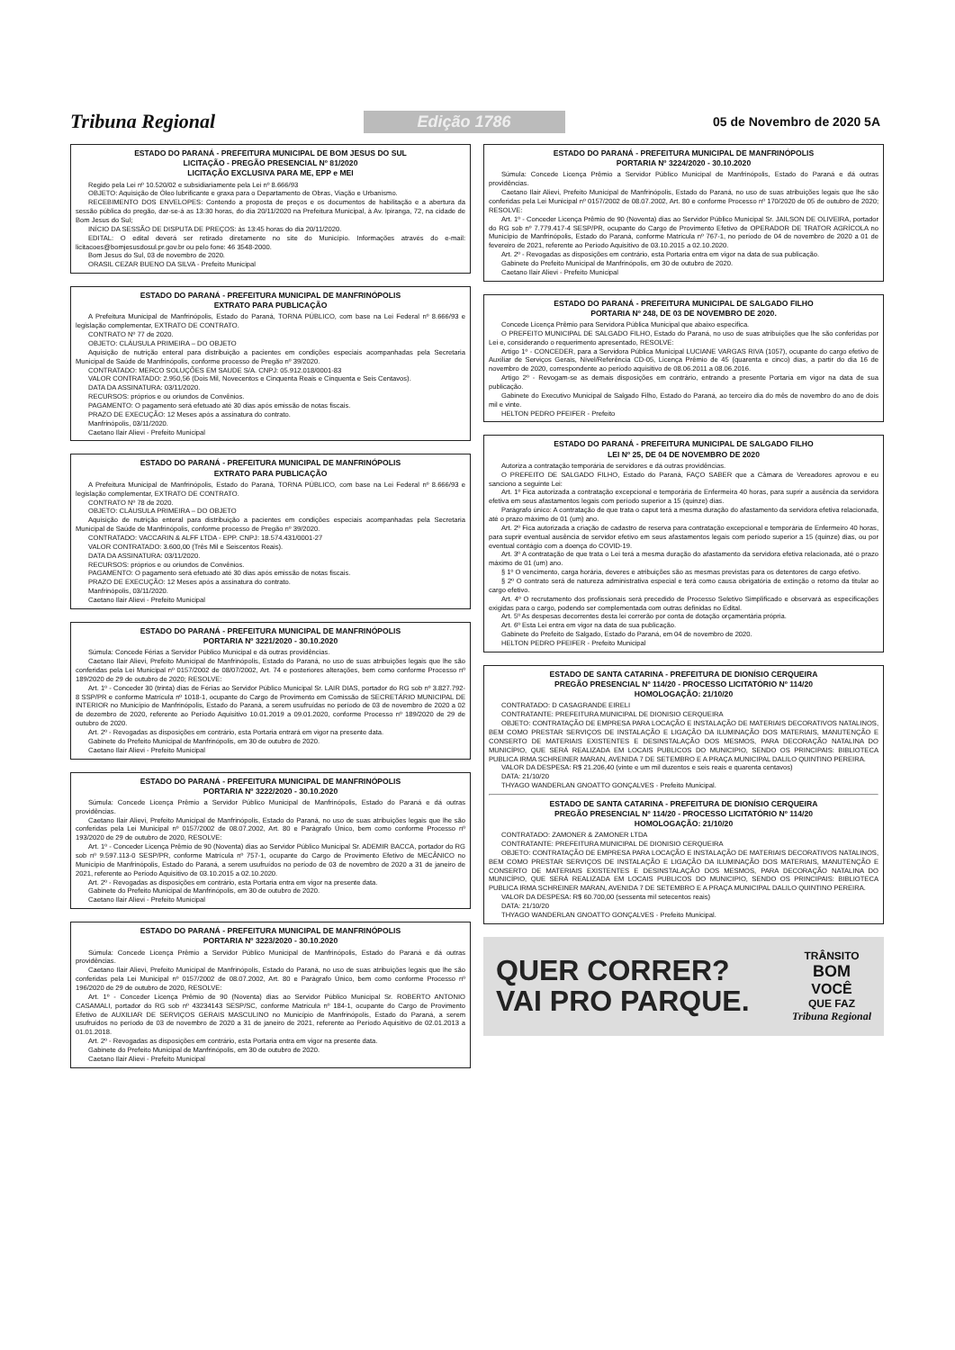Tribuna Regional Edição 1786 05 de Novembro de 2020 5A
ESTADO DO PARANÁ - PREFEITURA MUNICIPAL DE BOM JESUS DO SUL
LICITAÇÃO - PREGÃO PRESENCIAL Nº 81/2020
LICITAÇÃO EXCLUSIVA PARA ME, EPP e MEI
Regido pela Lei nº 10.520/02 e subsidiariamente pela Lei nº 8.666/93
OBJETO: Aquisição de Óleo lubrificante e graxa para o Departamento de Obras, Viação e Urbanismo.
RECEBIMENTO DOS ENVELOPES: Contendo a proposta de preços e os documentos de habilitação e a abertura da sessão pública do pregão, dar-se-á as 13:30 horas, do dia 20/11/2020 na Prefeitura Municipal, à Av. Ipiranga, 72, na cidade de Bom Jesus do Sul;
INÍCIO DA SESSÃO DE DISPUTA DE PREÇOS: às 13:45 horas do dia 20/11/2020.
EDITAL: O edital deverá ser retirado diretamente no site do Município. Informações através do e-mail: licitacoes@bomjesusdosul.pr.gov.br ou pelo fone: 46 3548-2000.
Bom Jesus do Sul, 03 de novembro de 2020.
ORASIL CEZAR BUENO DA SILVA - Prefeito Municipal
ESTADO DO PARANÁ - PREFEITURA MUNICIPAL DE MANFRINÓPOLIS
EXTRATO PARA PUBLICAÇÃO
A Prefeitura Municipal de Manfrinópolis, Estado do Paraná, TORNA PÚBLICO, com base na Lei Federal nº 8.666/93 e legislação complementar, EXTRATO DE CONTRATO.
CONTRATO Nº 77 de 2020.
OBJETO: CLÁUSULA PRIMEIRA – DO OBJETO
Aquisição de nutrição enteral para distribuição a pacientes em condições especiais acompanhadas pela Secretaria Municipal de Saúde de Manfrinópolis, conforme processo de Pregão nº 39/2020.
CONTRATADO: MERCO SOLUÇÕES EM SAUDE S/A. CNPJ: 05.912.018/0001-83
VALOR CONTRATADO: 2.950,56 (Dois Mil, Novecentos e Cinquenta Reais e Cinquenta e Seis Centavos).
DATA DA ASSINATURA: 03/11/2020.
RECURSOS: próprios e ou oriundos de Convênios.
PAGAMENTO: O pagamento será efetuado até 30 dias após emissão de notas fiscais.
PRAZO DE EXECUÇÃO: 12 Meses após a assinatura do contrato.
Manfrinópolis, 03/11/2020.
Caetano Ilair Alievi - Prefeito Municipal
ESTADO DO PARANÁ - PREFEITURA MUNICIPAL DE MANFRINÓPOLIS
EXTRATO PARA PUBLICAÇÃO
A Prefeitura Municipal de Manfrinópolis, Estado do Paraná, TORNA PÚBLICO, com base na Lei Federal nº 8.666/93 e legislação complementar, EXTRATO DE CONTRATO.
CONTRATO Nº 78 de 2020.
OBJETO: CLÁUSULA PRIMEIRA – DO OBJETO
Aquisição de nutrição enteral para distribuição a pacientes em condições especiais acompanhadas pela Secretaria Municipal de Saúde de Manfrinópolis, conforme processo de Pregão nº 39/2020.
CONTRATADO: VACCARIN & ALFF LTDA - EPP. CNPJ: 18.574.431/0001-27
VALOR CONTRATADO: 3.600,00 (Três Mil e Seiscentos Reais).
DATA DA ASSINATURA: 03/11/2020.
RECURSOS: próprios e ou oriundos de Convênios.
PAGAMENTO: O pagamento será efetuado até 30 dias após emissão de notas fiscais.
PRAZO DE EXECUÇÃO: 12 Meses após a assinatura do contrato.
Manfrinópolis, 03/11/2020.
Caetano Ilair Alievi - Prefeito Municipal
ESTADO DO PARANÁ - PREFEITURA MUNICIPAL DE MANFRINÓPOLIS
PORTARIA Nº 3221/2020 - 30.10.2020
Súmula: Concede Férias a Servidor Público Municipal e dá outras providências.
Caetano Ilair Alievi, Prefeito Municipal de Manfrinópolis, Estado do Paraná, no uso de suas atribuições legais que lhe são conferidas pela Lei Municipal nº 0157/2002 de 08/07/2002, Art. 74 e posteriores alterações, bem como conforme Processo nº 189/2020 de 29 de outubro de 2020; RESOLVE:
Art. 1º - Conceder 30 (trinta) dias de Férias ao Servidor Público Municipal Sr. LAIR DIAS, portador do RG sob nº 3.827.792-8 SSP/PR e conforme Matrícula nº 1018-1, ocupante do Cargo de Provimento em Comissão de SECRETÁRIO MUNICIPAL DE INTERIOR no Município de Manfrinópolis, Estado do Paraná, a serem usufruídas no período de 03 de novembro de 2020 a 02 de dezembro de 2020, referente ao Período Aquisitivo 10.01.2019 a 09.01.2020, conforme Processo nº 189/2020 de 29 de outubro de 2020.
Art. 2º - Revogadas as disposições em contrário, esta Portaria entrará em vigor na presente data.
Gabinete do Prefeito Municipal de Manfrinópolis, em 30 de outubro de 2020.
Caetano Ilair Alievi - Prefeito Municipal
ESTADO DO PARANÁ - PREFEITURA MUNICIPAL DE MANFRINÓPOLIS
PORTARIA Nº 3222/2020 - 30.10.2020
Súmula: Concede Licença Prêmio a Servidor Público Municipal de Manfrinópolis, Estado do Paraná e dá outras providências.
Caetano Ilair Alievi, Prefeito Municipal de Manfrinópolis, Estado do Paraná, no uso de suas atribuições legais que lhe são conferidas pela Lei Municipal nº 0157/2002 de 08.07.2002, Art. 80 e Parágrafo Único, bem como conforme Processo nº 193/2020 de 29 de outubro de 2020, RESOLVE:
Art. 1º - Conceder Licença Prêmio de 90 (Noventa) dias ao Servidor Público Municipal Sr. ADEMIR BACCA, portador do RG sob nº 9.597.113-0 SESP/PR, conforme Matrícula nº 757-1, ocupante do Cargo de Provimento Efetivo de MECÂNICO no Município de Manfrinópolis, Estado do Paraná, a serem usufruídos no período de 03 de novembro de 2020 a 31 de janeiro de 2021, referente ao Período Aquisitivo de 03.10.2015 a 02.10.2020.
Art. 2º - Revogadas as disposições em contrário, esta Portaria entra em vigor na presente data.
Gabinete do Prefeito Municipal de Manfrinópolis, em 30 de outubro de 2020.
Caetano Ilair Alievi - Prefeito Municipal
ESTADO DO PARANÁ - PREFEITURA MUNICIPAL DE MANFRINÓPOLIS
PORTARIA Nº 3223/2020 - 30.10.2020
Súmula: Concede Licença Prêmio a Servidor Público Municipal de Manfrinópolis, Estado do Paraná e dá outras providências.
Caetano Ilair Alievi, Prefeito Municipal de Manfrinópolis, Estado do Paraná, no uso de suas atribuições legais que lhe são conferidas pela Lei Municipal nº 0157/2002 de 08.07.2002, Art. 80 e Parágrafo Único, bem como conforme Processo nº 196/2020 de 29 de outubro de 2020, RESOLVE:
Art. 1º - Conceder Licença Prêmio de 90 (Noventa) dias ao Servidor Público Municipal Sr. ROBERTO ANTONIO CASAMALI, portador do RG sob nº 43234143 SESP/SC, conforme Matrícula nº 184-1, ocupante do Cargo de Provimento Efetivo de AUXILIAR DE SERVIÇOS GERAIS MASCULINO no Município de Manfrinópolis, Estado do Paraná, a serem usufruídos no período de 03 de novembro de 2020 a 31 de janeiro de 2021, referente ao Período Aquisitivo de 02.01.2013 a 01.01.2018.
Art. 2º - Revogadas as disposições em contrário, esta Portaria entra em vigor na presente data.
Gabinete do Prefeito Municipal de Manfrinópolis, em 30 de outubro de 2020.
Caetano Ilair Alievi - Prefeito Municipal
ESTADO DO PARANÁ - PREFEITURA MUNICIPAL DE MANFRINÓPOLIS
PORTARIA Nº 3224/2020 - 30.10.2020
Súmula: Concede Licença Prêmio a Servidor Público Municipal de Manfrinópolis, Estado do Paraná e dá outras providências.
Caetano Ilair Alievi, Prefeito Municipal de Manfrinópolis, Estado do Paraná, no uso de suas atribuições legais que lhe são conferidas pela Lei Municipal nº 0157/2002 de 08.07.2002, Art. 80 e conforme Processo nº 170/2020 de 05 de outubro de 2020; RESOLVE:
Art. 1º - Conceder Licença Prêmio de 90 (Noventa) dias ao Servidor Público Municipal Sr. JAILSON DE OLIVEIRA, portador do RG sob nº 7.779.417-4 SESP/PR, ocupante do Cargo de Provimento Efetivo de OPERADOR DE TRATOR AGRÍCOLA no Município de Manfrinópolis, Estado do Paraná, conforme Matrícula nº 767-1, no período de 04 de novembro de 2020 a 01 de fevereiro de 2021, referente ao Período Aquisitivo de 03.10.2015 a 02.10.2020.
Art. 2º - Revogadas as disposições em contrário, esta Portaria entra em vigor na data de sua publicação.
Gabinete do Prefeito Municipal de Manfrinópolis, em 30 de outubro de 2020.
Caetano Ilair Alievi - Prefeito Municipal
ESTADO DO PARANÁ - PREFEITURA MUNICIPAL DE SALGADO FILHO
PORTARIA Nº 248, DE 03 DE NOVEMBRO DE 2020.
Concede Licença Prêmio para Servidora Pública Municipal que abaixo especifica.
O PREFEITO MUNICIPAL DE SALGADO FILHO, Estado do Paraná, no uso de suas atribuições que lhe são conferidas por Lei e, considerando o requerimento apresentado, RESOLVE:
Artigo 1º - CONCEDER, para a Servidora Pública Municipal LUCIANE VARGAS RIVA (1057), ocupante do cargo efetivo de Auxiliar de Serviços Gerais, Nível/Referência CD-05, Licença Prêmio de 45 (quarenta e cinco) dias, a partir do dia 16 de novembro de 2020, correspondente ao período aquisitivo de 08.06.2011 a 08.06.2016.
Artigo 2º - Revogam-se as demais disposições em contrário, entrando a presente Portaria em vigor na data de sua publicação.
Gabinete do Executivo Municipal de Salgado Filho, Estado do Paraná, ao terceiro dia do mês de novembro do ano de dois mil e vinte.
HELTON PEDRO PFEIFER - Prefeito
ESTADO DO PARANÁ - PREFEITURA MUNICIPAL DE SALGADO FILHO
LEI Nº 25, DE 04 DE NOVEMBRO DE 2020
Autoriza a contratação temporária de servidores e dá outras providências.
O PREFEITO DE SALGADO FILHO, Estado do Paraná, FAÇO SABER que a Câmara de Vereadores aprovou e eu sanciono a seguinte Lei:
Art. 1º Fica autorizada a contratação excepcional e temporária de Enfermeira 40 horas, para suprir a ausência da servidora efetiva em seus afastamentos legais com período superior a 15 (quinze) dias.
Parágrafo único: A contratação de que trata o caput terá a mesma duração do afastamento da servidora efetiva relacionada, até o prazo máximo de 01 (um) ano.
Art. 2º Fica autorizada a criação de cadastro de reserva para contratação excepcional e temporária de Enfermeiro 40 horas, para suprir eventual ausência de servidor efetivo em seus afastamentos legais com período superior a 15 (quinze) dias, ou por eventual contágio com a doença do COVID-19.
Art. 3º A contratação de que trata o Lei terá a mesma duração do afastamento da servidora efetiva relacionada, até o prazo máximo de 01 (um) ano.
§ 1º O vencimento, carga horária, deveres e atribuições são as mesmas previstas para os detentores de cargo efetivo.
§ 2º O contrato será de natureza administrativa especial e terá como causa obrigatória de extinção o retorno da titular ao cargo efetivo.
Art. 4º O recrutamento dos profissionais será precedido de Processo Seletivo Simplificado e observará as especificações exigidas para o cargo, podendo ser complementada com outras definidas no Edital.
Art. 5º As despesas decorrentes desta lei correrão por conta de dotação orçamentária própria.
Art. 6º Esta Lei entra em vigor na data de sua publicação.
Gabinete do Prefeito de Salgado, Estado do Paraná, em 04 de novembro de 2020.
HELTON PEDRO PFEIFER - Prefeito Municipal
ESTADO DE SANTA CATARINA - PREFEITURA DE DIONÍSIO CERQUEIRA
PREGÃO PRESENCIAL Nº 114/20 - PROCESSO LICITATÓRIO Nº 114/20
HOMOLOGAÇÃO: 21/10/20
CONTRATADO: D CASAGRANDE EIRELI
CONTRATANTE: PREFEITURA MUNICIPAL DE DIONISIO CERQUEIRA
OBJETO: CONTRATAÇÃO DE EMPRESA PARA LOCAÇÃO E INSTALAÇÃO DE MATERIAIS DECORATIVOS NATALINOS, BEM COMO PRESTAR SERVIÇOS DE INSTALAÇÃO E LIGAÇÃO DA ILUMINAÇÃO DOS MATERIAIS, MANUTENÇÃO E CONSERTO DE MATERIAIS EXISTENTES E DESINSTALAÇÃO DOS MESMOS, PARA DECORAÇÃO NATALINA DO MUNICÍPIO, QUE SERÁ REALIZADA EM LOCAIS PUBLICOS DO MUNICIPIO, SENDO OS PRINCIPAIS: BIBLIOTECA PUBLICA IRMA SCHREINER MARAN, AVENIDA 7 DE SETEMBRO E A PRAÇA MUNICIPAL DALILO QUINTINO PEREIRA.
VALOR DA DESPESA: R$ 21.206,40 (vinte e um mil duzentos e seis reais e quarenta centavos)
DATA: 21/10/20
THYAGO WANDERLAN GNOATTO GONÇALVES - Prefeito Municipal.
ESTADO DE SANTA CATARINA - PREFEITURA DE DIONÍSIO CERQUEIRA
PREGÃO PRESENCIAL Nº 114/20 - PROCESSO LICITATÓRIO Nº 114/20
HOMOLOGAÇÃO: 21/10/20
CONTRATADO: ZAMONER & ZAMONER LTDA
CONTRATANTE: PREFEITURA MUNICIPAL DE DIONISIO CERQUEIRA
OBJETO: CONTRATAÇÃO DE EMPRESA PARA LOCAÇÃO E INSTALAÇÃO DE MATERIAIS DECORATIVOS NATALINOS, BEM COMO PRESTAR SERVIÇOS DE INSTALAÇÃO E LIGAÇÃO DA ILUMINAÇÃO DOS MATERIAIS, MANUTENÇÃO E CONSERTO DE MATERIAIS EXISTENTES E DESINSTALAÇÃO DOS MESMOS, PARA DECORAÇÃO NATALINA DO MUNICÍPIO, QUE SERÁ REALIZADA EM LOCAIS PUBLICOS DO MUNICIPIO, SENDO OS PRINCIPAIS: BIBLIOTECA PUBLICA IRMA SCHREINER MARAN, AVENIDA 7 DE SETEMBRO E A PRAÇA MUNICIPAL DALILO QUINTINO PEREIRA.
VALOR DA DESPESA: R$ 60.700,00 (sessenta mil setecentos reais)
DATA: 21/10/20
THYAGO WANDERLAN GNOATTO GONÇALVES - Prefeito Municipal.
QUER CORRER?
VAI PRO PARQUE.
TRÂNSITO
BOM
VOCÊ
QUE FAZ
Tribuna Regional